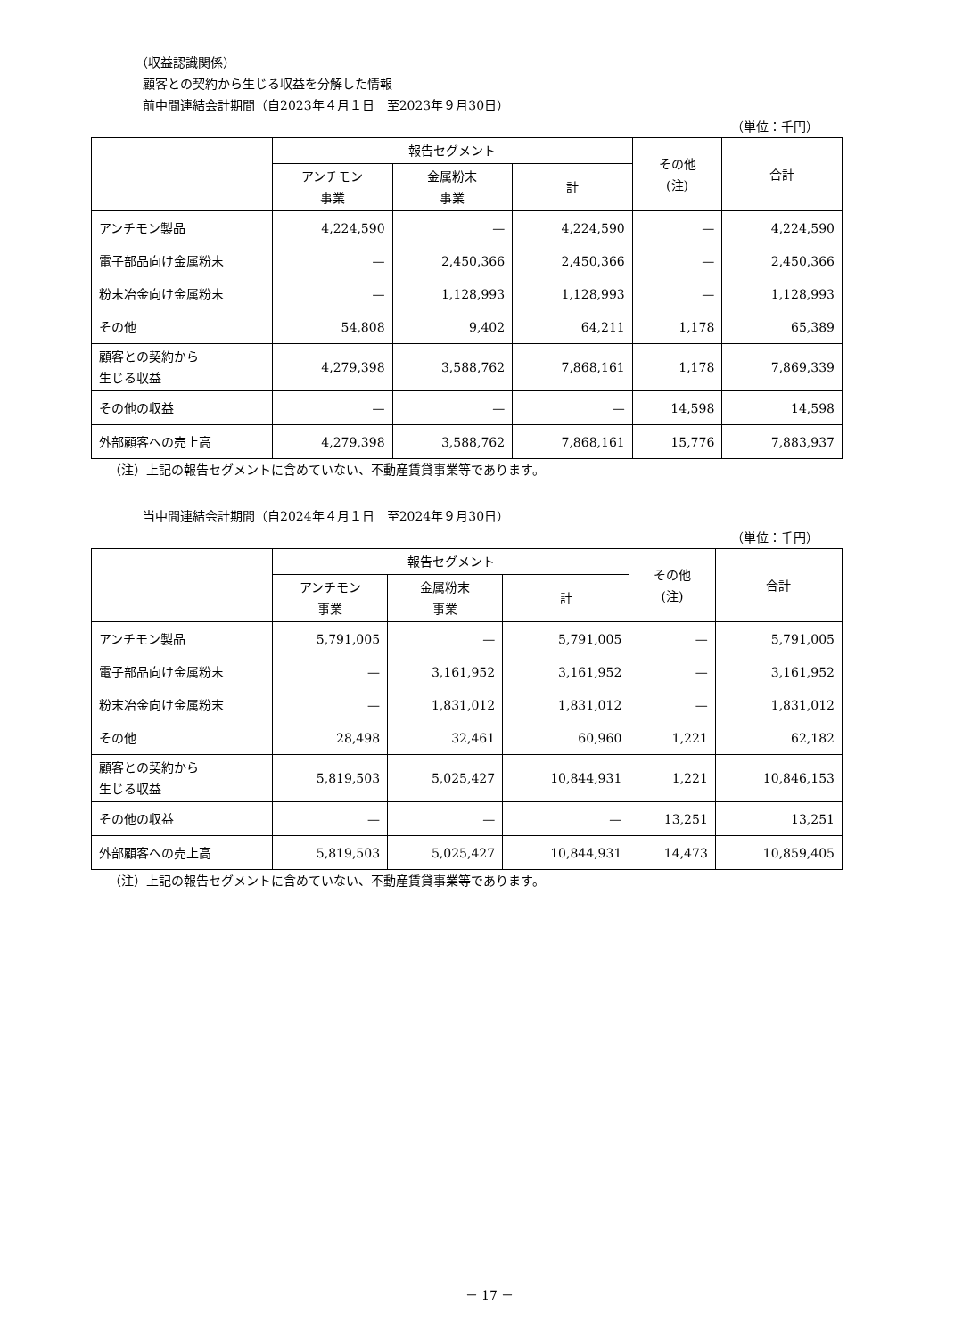（収益認識関係）
顧客との契約から生じる収益を分解した情報
前中間連結会計期間（自2023年４月１日　至2023年９月30日）
（単位：千円）
| | 報告セグメント | | | その他 (注) | 合計 |
| --- | --- | --- | --- | --- | --- |
| | アンチモン 事業 | 金属粉末 事業 | 計 | | |
| アンチモン製品 | 4,224,590 | — | 4,224,590 | — | 4,224,590 |
| 電子部品向け金属粉末 | — | 2,450,366 | 2,450,366 | — | 2,450,366 |
| 粉末冶金向け金属粉末 | — | 1,128,993 | 1,128,993 | — | 1,128,993 |
| その他 | 54,808 | 9,402 | 64,211 | 1,178 | 65,389 |
| 顧客との契約から 生じる収益 | 4,279,398 | 3,588,762 | 7,868,161 | 1,178 | 7,869,339 |
| その他の収益 | — | — | — | 14,598 | 14,598 |
| 外部顧客への売上高 | 4,279,398 | 3,588,762 | 7,868,161 | 15,776 | 7,883,937 |
（注）上記の報告セグメントに含めていない、不動産賃貸事業等であります。
当中間連結会計期間（自2024年４月１日　至2024年９月30日）
（単位：千円）
| | 報告セグメント | | | その他 (注) | 合計 |
| --- | --- | --- | --- | --- | --- |
| | アンチモン 事業 | 金属粉末 事業 | 計 | | |
| アンチモン製品 | 5,791,005 | — | 5,791,005 | — | 5,791,005 |
| 電子部品向け金属粉末 | — | 3,161,952 | 3,161,952 | — | 3,161,952 |
| 粉末冶金向け金属粉末 | — | 1,831,012 | 1,831,012 | — | 1,831,012 |
| その他 | 28,498 | 32,461 | 60,960 | 1,221 | 62,182 |
| 顧客との契約から 生じる収益 | 5,819,503 | 5,025,427 | 10,844,931 | 1,221 | 10,846,153 |
| その他の収益 | — | — | — | 13,251 | 13,251 |
| 外部顧客への売上高 | 5,819,503 | 5,025,427 | 10,844,931 | 14,473 | 10,859,405 |
（注）上記の報告セグメントに含めていない、不動産賃貸事業等であります。
－ 17 －